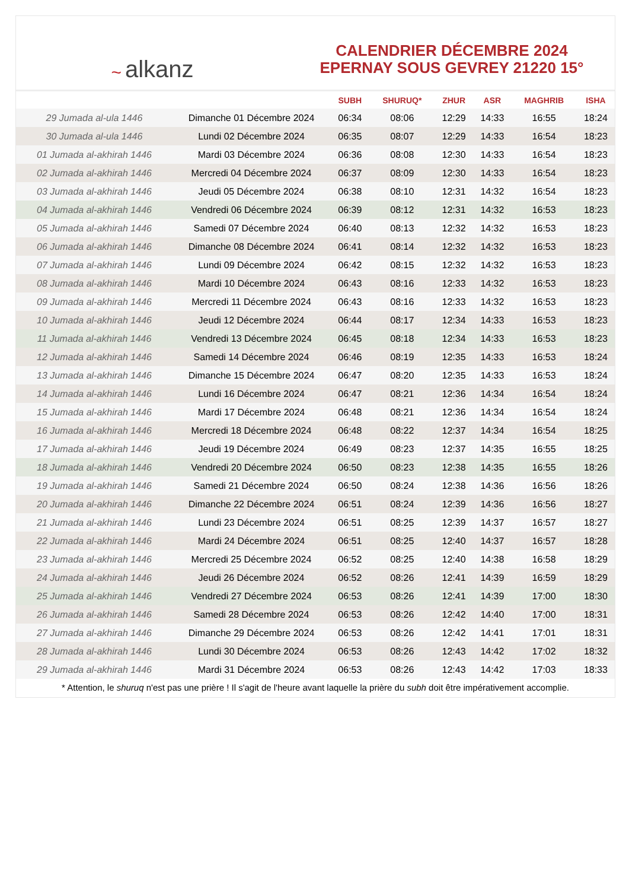~ alkanz
CALENDRIER DÉCEMBRE 2024
EPERNAY SOUS GEVREY 21220 15°
| | | SUBH | SHURUQ* | ZHUR | ASR | MAGHRIB | ISHA |
| --- | --- | --- | --- | --- | --- | --- | --- |
| 29 Jumada al-ula 1446 | Dimanche 01 Décembre 2024 | 06:34 | 08:06 | 12:29 | 14:33 | 16:55 | 18:24 |
| 30 Jumada al-ula 1446 | Lundi 02 Décembre 2024 | 06:35 | 08:07 | 12:29 | 14:33 | 16:54 | 18:23 |
| 01 Jumada al-akhirah 1446 | Mardi 03 Décembre 2024 | 06:36 | 08:08 | 12:30 | 14:33 | 16:54 | 18:23 |
| 02 Jumada al-akhirah 1446 | Mercredi 04 Décembre 2024 | 06:37 | 08:09 | 12:30 | 14:33 | 16:54 | 18:23 |
| 03 Jumada al-akhirah 1446 | Jeudi 05 Décembre 2024 | 06:38 | 08:10 | 12:31 | 14:32 | 16:54 | 18:23 |
| 04 Jumada al-akhirah 1446 | Vendredi 06 Décembre 2024 | 06:39 | 08:12 | 12:31 | 14:32 | 16:53 | 18:23 |
| 05 Jumada al-akhirah 1446 | Samedi 07 Décembre 2024 | 06:40 | 08:13 | 12:32 | 14:32 | 16:53 | 18:23 |
| 06 Jumada al-akhirah 1446 | Dimanche 08 Décembre 2024 | 06:41 | 08:14 | 12:32 | 14:32 | 16:53 | 18:23 |
| 07 Jumada al-akhirah 1446 | Lundi 09 Décembre 2024 | 06:42 | 08:15 | 12:32 | 14:32 | 16:53 | 18:23 |
| 08 Jumada al-akhirah 1446 | Mardi 10 Décembre 2024 | 06:43 | 08:16 | 12:33 | 14:32 | 16:53 | 18:23 |
| 09 Jumada al-akhirah 1446 | Mercredi 11 Décembre 2024 | 06:43 | 08:16 | 12:33 | 14:32 | 16:53 | 18:23 |
| 10 Jumada al-akhirah 1446 | Jeudi 12 Décembre 2024 | 06:44 | 08:17 | 12:34 | 14:33 | 16:53 | 18:23 |
| 11 Jumada al-akhirah 1446 | Vendredi 13 Décembre 2024 | 06:45 | 08:18 | 12:34 | 14:33 | 16:53 | 18:23 |
| 12 Jumada al-akhirah 1446 | Samedi 14 Décembre 2024 | 06:46 | 08:19 | 12:35 | 14:33 | 16:53 | 18:24 |
| 13 Jumada al-akhirah 1446 | Dimanche 15 Décembre 2024 | 06:47 | 08:20 | 12:35 | 14:33 | 16:53 | 18:24 |
| 14 Jumada al-akhirah 1446 | Lundi 16 Décembre 2024 | 06:47 | 08:21 | 12:36 | 14:34 | 16:54 | 18:24 |
| 15 Jumada al-akhirah 1446 | Mardi 17 Décembre 2024 | 06:48 | 08:21 | 12:36 | 14:34 | 16:54 | 18:24 |
| 16 Jumada al-akhirah 1446 | Mercredi 18 Décembre 2024 | 06:48 | 08:22 | 12:37 | 14:34 | 16:54 | 18:25 |
| 17 Jumada al-akhirah 1446 | Jeudi 19 Décembre 2024 | 06:49 | 08:23 | 12:37 | 14:35 | 16:55 | 18:25 |
| 18 Jumada al-akhirah 1446 | Vendredi 20 Décembre 2024 | 06:50 | 08:23 | 12:38 | 14:35 | 16:55 | 18:26 |
| 19 Jumada al-akhirah 1446 | Samedi 21 Décembre 2024 | 06:50 | 08:24 | 12:38 | 14:36 | 16:56 | 18:26 |
| 20 Jumada al-akhirah 1446 | Dimanche 22 Décembre 2024 | 06:51 | 08:24 | 12:39 | 14:36 | 16:56 | 18:27 |
| 21 Jumada al-akhirah 1446 | Lundi 23 Décembre 2024 | 06:51 | 08:25 | 12:39 | 14:37 | 16:57 | 18:27 |
| 22 Jumada al-akhirah 1446 | Mardi 24 Décembre 2024 | 06:51 | 08:25 | 12:40 | 14:37 | 16:57 | 18:28 |
| 23 Jumada al-akhirah 1446 | Mercredi 25 Décembre 2024 | 06:52 | 08:25 | 12:40 | 14:38 | 16:58 | 18:29 |
| 24 Jumada al-akhirah 1446 | Jeudi 26 Décembre 2024 | 06:52 | 08:26 | 12:41 | 14:39 | 16:59 | 18:29 |
| 25 Jumada al-akhirah 1446 | Vendredi 27 Décembre 2024 | 06:53 | 08:26 | 12:41 | 14:39 | 17:00 | 18:30 |
| 26 Jumada al-akhirah 1446 | Samedi 28 Décembre 2024 | 06:53 | 08:26 | 12:42 | 14:40 | 17:00 | 18:31 |
| 27 Jumada al-akhirah 1446 | Dimanche 29 Décembre 2024 | 06:53 | 08:26 | 12:42 | 14:41 | 17:01 | 18:31 |
| 28 Jumada al-akhirah 1446 | Lundi 30 Décembre 2024 | 06:53 | 08:26 | 12:43 | 14:42 | 17:02 | 18:32 |
| 29 Jumada al-akhirah 1446 | Mardi 31 Décembre 2024 | 06:53 | 08:26 | 12:43 | 14:42 | 17:03 | 18:33 |
* Attention, le shuruq n'est pas une prière ! Il s'agit de l'heure avant laquelle la prière du subh doit être impérativement accomplie.